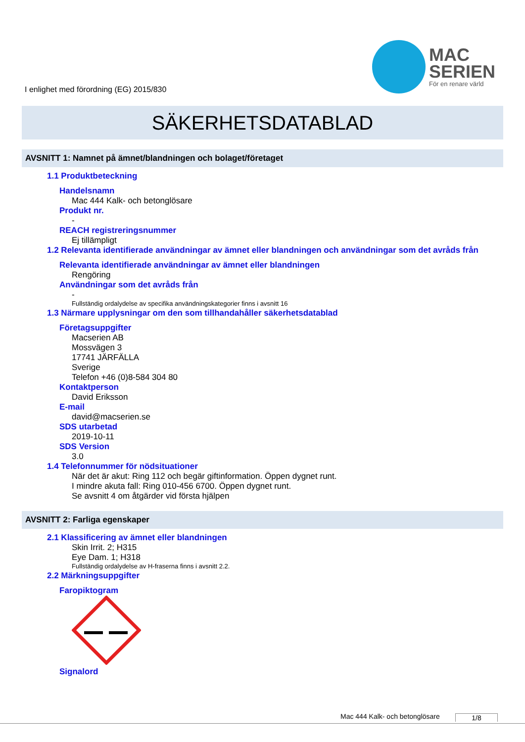I enlighet med förordning (EG) 2015/830
MAC
SERIEN
För en renare värld
SÄKERHETSDATABLAD
AVSNITT 1: Namnet på ämnet/blandningen och bolaget/företaget
1.1 Produktbeteckning
Handelsnamn
Mac 444 Kalk- och betonglösare
Produkt nr.
-
REACH registreringsnummer
Ej tillämpligt
1.2 Relevanta identifierade användningar av ämnet eller blandningen och användningar som det avråds från
Relevanta identifierade användningar av ämnet eller blandningen
Rengöring
Användningar som det avråds från
-
Fullständig ordalydelse av specifika användningskategorier finns i avsnitt 16
1.3 Närmare upplysningar om den som tillhandahåller säkerhetsdatablad
Företagsuppgifter
Macserien AB
Mossvägen 3
17741 JÄRFÄLLA
Sverige
Telefon +46 (0)8-584 304 80
Kontaktperson
David Eriksson
E-mail
david@macserien.se
SDS utarbetad
2019-10-11
SDS Version
3.0
1.4 Telefonnummer för nödsituationer
När det är akut: Ring 112 och begär giftinformation. Öppen dygnet runt.
I mindre akuta fall: Ring 010-456 6700. Öppen dygnet runt.
Se avsnitt 4 om åtgärder vid första hjälpen
AVSNITT 2: Farliga egenskaper
2.1 Klassificering av ämnet eller blandningen
Skin Irrit. 2; H315
Eye Dam. 1; H318
Fullständig ordalydelse av H-fraserna finns i avsnitt 2.2.
2.2 Märkningsuppgifter
Faropiktogram
Signalord
Mac 444 Kalk- och betonglösare 1/8